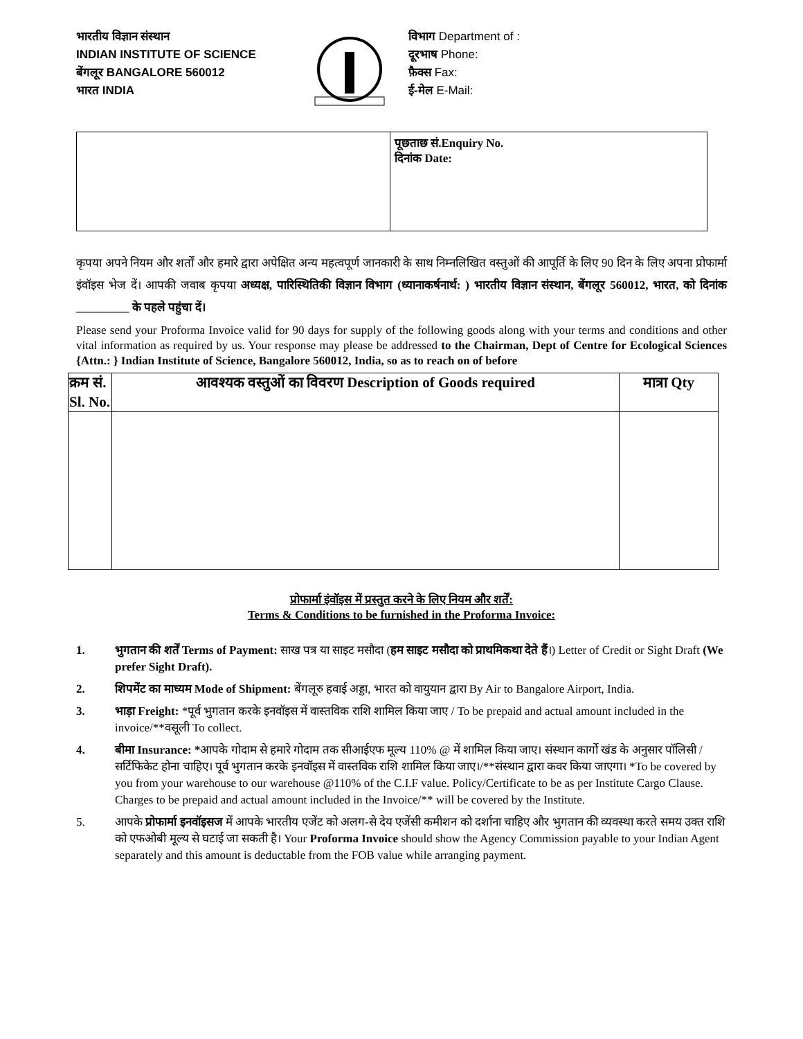भारतीय विज्ञान संस्थान
INDIAN INSTITUTE OF SCIENCE
बेंगलूर BANGALORE 560012
भारत INDIA
विभाग Department of :
दूरभाष Phone:
फ़ैक्स Fax:
ई-मेल E-Mail:
| | पूछताछ सं.Enquiry No. दिनांक Date: |
कृपया अपने नियम और शर्तों और हमारे द्वारा अपेक्षित अन्य महत्वपूर्ण जानकारी के साथ निम्नलिखित वस्तुओं की आपूर्ति के लिए 90 दिन के लिए अपना प्रोफार्मा इंवॉइस भेज दें। आपकी जवाब कृपया अध्यक्ष, पारिस्थितिकी विज्ञान विभाग (ध्यानाकर्षनार्थ: ) भारतीय विज्ञान संस्थान, बेंगलूर 560012, भारत, को दिनांक _________ के पहले पहुंचा दें।
Please send your Proforma Invoice valid for 90 days for supply of the following goods along with your terms and conditions and other vital information as required by us. Your response may please be addressed to the Chairman, Dept of Centre for Ecological Sciences {Attn.: } Indian Institute of Science, Bangalore 560012, India, so as to reach on of before
| क्रम सं. Sl. No. | आवश्यक वस्तुओं का विवरण Description of Goods required | मात्रा Qty |
| --- | --- | --- |
प्रोफार्मा इंवॉइस में प्रस्तुत करने के लिए नियम और शर्तें:
Terms & Conditions to be furnished in the Proforma Invoice:
1. भुगतान की शर्तें Terms of Payment: साख पत्र या साइट मसौदा (हम साइट मसौदा को प्राथमिकथा देते हैं।) Letter of Credit or Sight Draft (We prefer Sight Draft).
2. शिपमेंट का माध्यम Mode of Shipment: बेंगलूरु हवाई अड्डा, भारत को वायुयान द्वारा By Air to Bangalore Airport, India.
3. भाड़ा Freight: *पूर्व भुगतान करके इनवॉइस में वास्तविक राशि शामिल किया जाए / To be prepaid and actual amount included in the invoice/**वसूली To collect.
4. बीमा Insurance: *आपके गोदाम से हमारे गोदाम तक सीआईएफ मूल्य 110% @ में शामिल किया जाए। संस्थान कार्गो खंड के अनुसार पॉलिसी / सर्टिफिकेट होना चाहिए। पूर्व भुगतान करके इनवॉइस में वास्तविक राशि शामिल किया जाए।/**संस्थान द्वारा कवर किया जाएगा। *To be covered by you from your warehouse to our warehouse @110% of the C.I.F value. Policy/Certificate to be as per Institute Cargo Clause. Charges to be prepaid and actual amount included in the Invoice/** will be covered by the Institute.
5. आपके प्रोफार्मा इनवॉइसज में आपके भारतीय एजेंट को अलग-से देय एजेंसी कमीशन को दर्शाना चाहिए और भुगतान की व्यवस्था करते समय उक्त राशि को एफओबी मूल्य से घटाई जा सकती है। Your Proforma Invoice should show the Agency Commission payable to your Indian Agent separately and this amount is deductable from the FOB value while arranging payment.